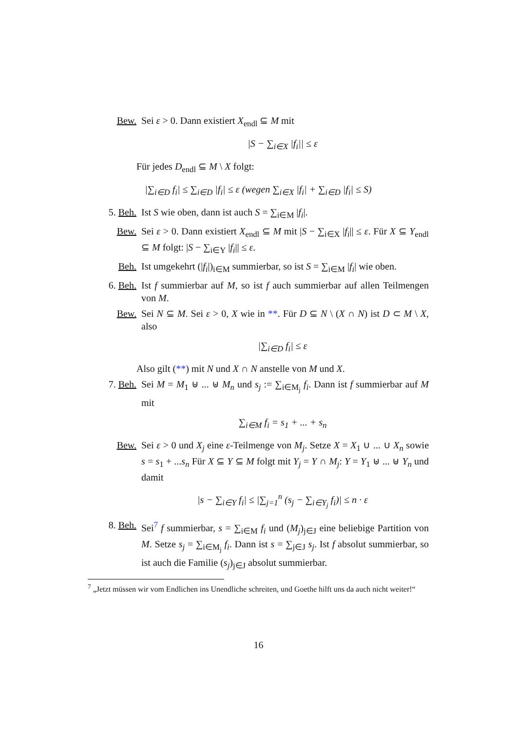Bew. Sei ε > 0. Dann existiert X<sub>endl</sub> ⊆ M mit
|S − ∑<sub>i∈X</sub> |f<sub>i</sub>|| ≤ ε
Für jedes D<sub>endl</sub> ⊆ M \ X folgt:
|∑<sub>i∈D</sub> f<sub>i</sub>| ≤ ∑<sub>i∈D</sub> |f<sub>i</sub>| ≤ ε (wegen ∑<sub>i∈X</sub> |f<sub>i</sub>| + ∑<sub>i∈D</sub> |f<sub>i</sub>| ≤ S)
5. Beh. Ist S wie oben, dann ist auch S = ∑<sub>i∈M</sub> |f<sub>i</sub>|.
Bew. Sei ε > 0. Dann existiert X<sub>endl</sub> ⊆ M mit |S − ∑<sub>i∈X</sub> |f<sub>i</sub>|| ≤ ε. Für X ⊆ Y<sub>endl</sub> ⊆ M folgt: |S − ∑<sub>i∈Y</sub> |f<sub>i</sub>|| ≤ ε.
Beh. Ist umgekehrt (|f<sub>i</sub>|)<sub>i∈M</sub> summierbar, so ist S = ∑<sub>i∈M</sub> |f<sub>i</sub>| wie oben.
6. Beh. Ist f summierbar auf M, so ist f auch summierbar auf allen Teilmengen von M.
Bew. Sei N ⊆ M. Sei ε > 0, X wie in **. Für D ⊆ N \ (X ∩ N) ist D ⊂ M \ X, also
|∑<sub>i∈D</sub> f<sub>i</sub>| ≤ ε
Also gilt (**) mit N und X ∩ N anstelle von M und X.
7. Beh. Sei M = M<sub>1</sub> ⊎ ... ⊎ M<sub>n</sub> und s<sub>j</sub> := ∑<sub>i∈M<sub>j</sub></sub> f<sub>i</sub>. Dann ist f summierbar auf M mit
∑<sub>i∈M</sub> f<sub>i</sub> = s<sub>1</sub> + ... + s<sub>n</sub>
Bew. Sei ε > 0 und X<sub>j</sub> eine ε-Teilmenge von M<sub>j</sub>. Setze X = X<sub>1</sub> ∪ ... ∪ X<sub>n</sub> sowie s = s<sub>1</sub> + ...s<sub>n</sub> Für X ⊆ Y ⊆ M folgt mit Y<sub>j</sub> = Y ∩ M<sub>j</sub>: Y = Y<sub>1</sub> ⊎ ... ⊎ Y<sub>n</sub> und damit
|s − ∑<sub>i∈Y</sub> f<sub>i</sub>| ≤ |∑<sub>j=1</sub><sup>n</sup> (s<sub>j</sub> − ∑<sub>i∈Y<sub>j</sub></sub> f<sub>i</sub>)| ≤ n · ε
8. Beh. Sei<sup>7</sup> f summierbar, s = ∑<sub>i∈M</sub> f<sub>i</sub> und (M<sub>j</sub>)<sub>j∈J</sub> eine beliebige Partition von M. Setze s<sub>j</sub> = ∑<sub>i∈M<sub>j</sub></sub> f<sub>i</sub>. Dann ist s = ∑<sub>j∈J</sub> s<sub>j</sub>. Ist f absolut summierbar, so ist auch die Familie (s<sub>j</sub>)<sub>j∈J</sub> absolut summierbar.
<sup>7</sup> „Jetzt müssen wir vom Endlichen ins Unendliche schreiten, und Goethe hilft uns da auch nicht weiter!“
16